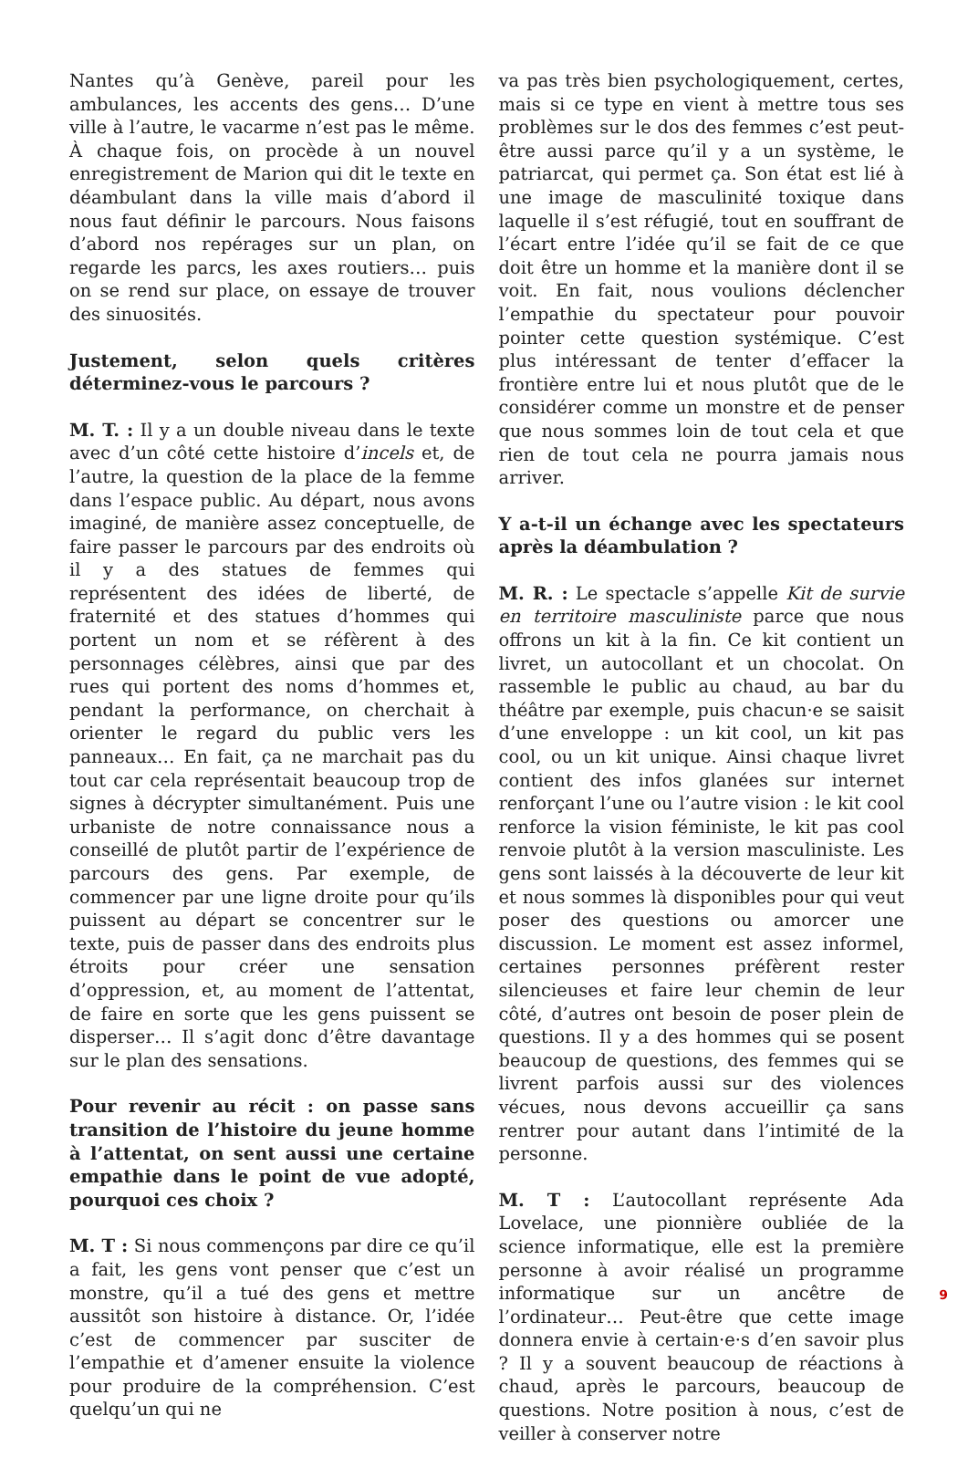Nantes qu’à Genève, pareil pour les ambulances, les accents des gens… D’une ville à l’autre, le vacarme n’est pas le même. À chaque fois, on procède à un nouvel enregistrement de Marion qui dit le texte en déambulant dans la ville mais d’abord il nous faut définir le parcours. Nous faisons d’abord nos repérages sur un plan, on regarde les parcs, les axes routiers… puis on se rend sur place, on essaye de trouver des sinuosités.
Justement, selon quels critères déterminez-vous le parcours ?
M. T. : Il y a un double niveau dans le texte avec d’un côté cette histoire d’incels et, de l’autre, la question de la place de la femme dans l’espace public. Au départ, nous avons imaginé, de manière assez conceptuelle, de faire passer le parcours par des endroits où il y a des statues de femmes qui représentent des idées de liberté, de fraternité et des statues d’hommes qui portent un nom et se réfèrent à des personnages célèbres, ainsi que par des rues qui portent des noms d’hommes et, pendant la performance, on cherchait à orienter le regard du public vers les panneaux… En fait, ça ne marchait pas du tout car cela représentait beaucoup trop de signes à décrypter simultanément. Puis une urbaniste de notre connaissance nous a conseillé de plutôt partir de l’expérience de parcours des gens. Par exemple, de commencer par une ligne droite pour qu’ils puissent au départ se concentrer sur le texte, puis de passer dans des endroits plus étroits pour créer une sensation d’oppression, et, au moment de l’attentat, de faire en sorte que les gens puissent se disperser… Il s’agit donc d’être davantage sur le plan des sensations.
Pour revenir au récit : on passe sans transition de l’histoire du jeune homme à l’attentat, on sent aussi une certaine empathie dans le point de vue adopté, pourquoi ces choix ?
M. T : Si nous commençons par dire ce qu’il a fait, les gens vont penser que c’est un monstre, qu’il a tué des gens et mettre aussitôt son histoire à distance. Or, l’idée c’est de commencer par susciter de l’empathie et d’amener ensuite la violence pour produire de la compréhension. C’est quelqu’un qui ne
va pas très bien psychologiquement, certes, mais si ce type en vient à mettre tous ses problèmes sur le dos des femmes c’est peut-être aussi parce qu’il y a un système, le patriarcat, qui permet ça. Son état est lié à une image de masculinité toxique dans laquelle il s’est réfugié, tout en souffrant de l’écart entre l’idée qu’il se fait de ce que doit être un homme et la manière dont il se voit. En fait, nous voulions déclencher l’empathie du spectateur pour pouvoir pointer cette question systémique. C’est plus intéressant de tenter d’effacer la frontière entre lui et nous plutôt que de le considérer comme un monstre et de penser que nous sommes loin de tout cela et que rien de tout cela ne pourra jamais nous arriver.
Y a-t-il un échange avec les spectateurs après la déambulation ?
M. R. : Le spectacle s’appelle Kit de survie en territoire masculiniste parce que nous offrons un kit à la fin. Ce kit contient un livret, un autocollant et un chocolat. On rassemble le public au chaud, au bar du théâtre par exemple, puis chacun·e se saisit d’une enveloppe : un kit cool, un kit pas cool, ou un kit unique. Ainsi chaque livret contient des infos glanées sur internet renforçant l’une ou l’autre vision : le kit cool renforce la vision féministe, le kit pas cool renvoie plutôt à la version masculiniste. Les gens sont laissés à la découverte de leur kit et nous sommes là disponibles pour qui veut poser des questions ou amorcer une discussion. Le moment est assez informel, certaines personnes préfèrent rester silencieuses et faire leur chemin de leur côté, d’autres ont besoin de poser plein de questions. Il y a des hommes qui se posent beaucoup de questions, des femmes qui se livrent parfois aussi sur des violences vécues, nous devons accueillir ça sans rentrer pour autant dans l’intimité de la personne.
M. T : L’autocollant représente Ada Lovelace, une pionnière oubliée de la science informatique, elle est la première personne à avoir réalisé un programme informatique sur un ancêtre de l’ordinateur… Peut-être que cette image donnera envie à certain·e·s d’en savoir plus ? Il y a souvent beaucoup de réactions à chaud, après le parcours, beaucoup de questions. Notre position à nous, c’est de veiller à conserver notre
9